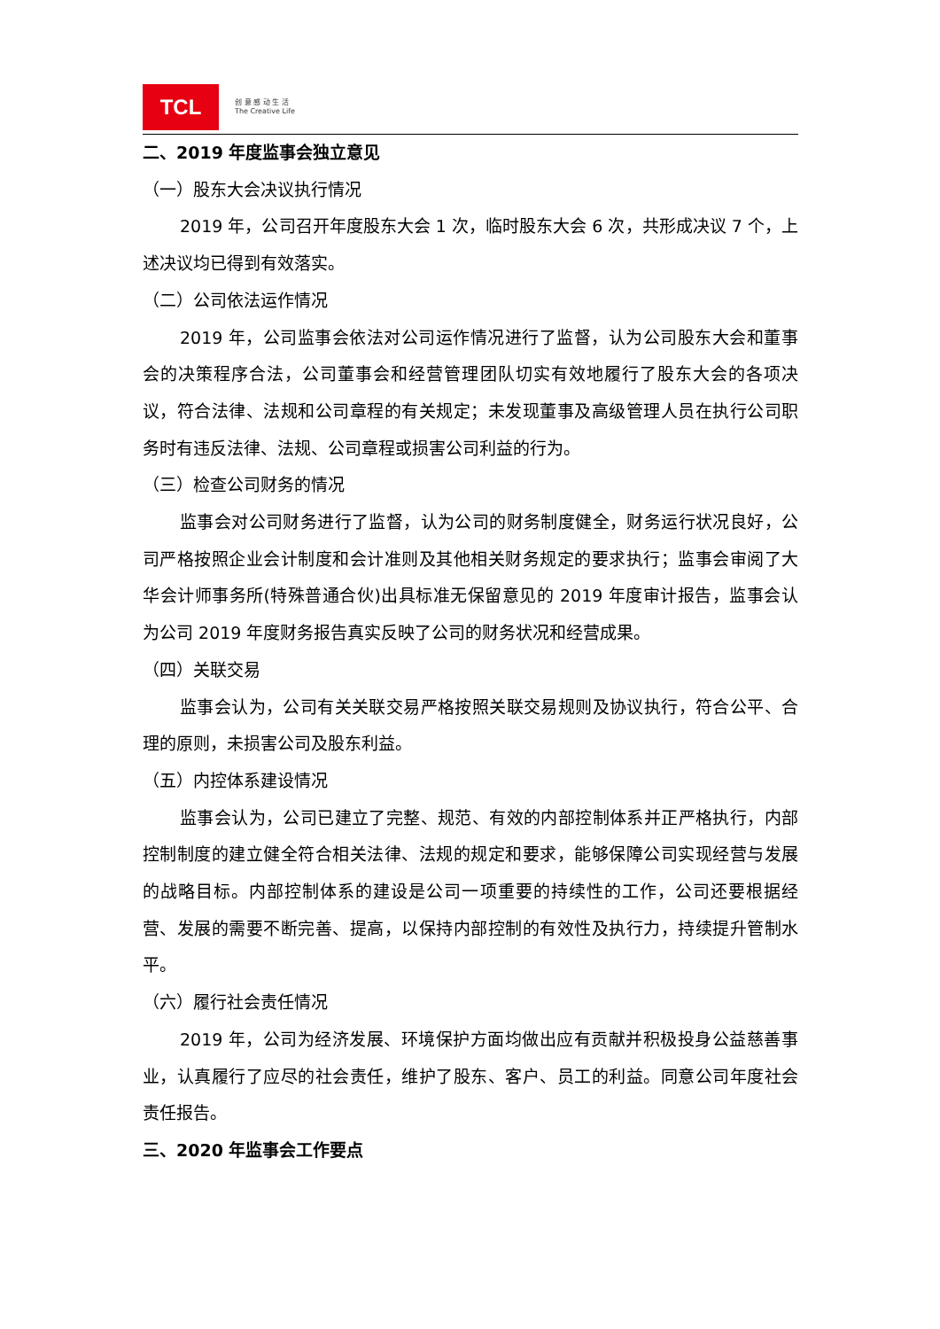TCL
创 意 感 动 生 活
The Creative Life
二、2019 年度监事会独立意见
（一）股东大会决议执行情况
2019 年，公司召开年度股东大会 1 次，临时股东大会 6 次，共形成决议 7 个，上述决议均已得到有效落实。
（二）公司依法运作情况
2019 年，公司监事会依法对公司运作情况进行了监督，认为公司股东大会和董事会的决策程序合法，公司董事会和经营管理团队切实有效地履行了股东大会的各项决议，符合法律、法规和公司章程的有关规定；未发现董事及高级管理人员在执行公司职务时有违反法律、法规、公司章程或损害公司利益的行为。
（三）检查公司财务的情况
监事会对公司财务进行了监督，认为公司的财务制度健全，财务运行状况良好，公司严格按照企业会计制度和会计准则及其他相关财务规定的要求执行；监事会审阅了大华会计师事务所(特殊普通合伙)出具标准无保留意见的 2019 年度审计报告，监事会认为公司 2019 年度财务报告真实反映了公司的财务状况和经营成果。
（四）关联交易
监事会认为，公司有关关联交易严格按照关联交易规则及协议执行，符合公平、合理的原则，未损害公司及股东利益。
（五）内控体系建设情况
监事会认为，公司已建立了完整、规范、有效的内部控制体系并正严格执行，内部控制制度的建立健全符合相关法律、法规的规定和要求，能够保障公司实现经营与发展的战略目标。内部控制体系的建设是公司一项重要的持续性的工作，公司还要根据经营、发展的需要不断完善、提高，以保持内部控制的有效性及执行力，持续提升管制水平。
（六）履行社会责任情况
2019 年，公司为经济发展、环境保护方面均做出应有贡献并积极投身公益慈善事业，认真履行了应尽的社会责任，维护了股东、客户、员工的利益。同意公司年度社会责任报告。
三、2020 年监事会工作要点